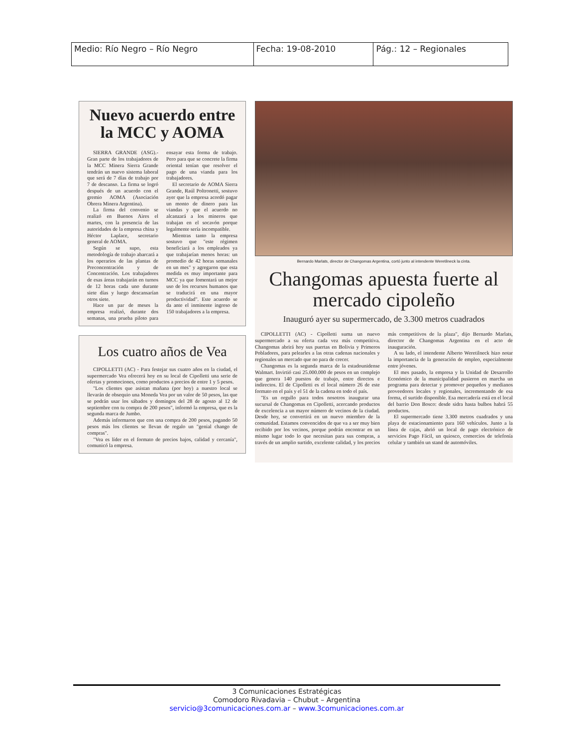| Medio: Río Negro – Río Negro | Fecha: 19-08-2010 | Pág.: 12 – Regionales |
Nuevo acuerdo entre la MCC y AOMA
SIERRA GRANDE (ASG).- Gran parte de los trabajadores de la MCC Minera Sierra Grande tendrán un nuevo sistema laboral que será de 7 días de trabajo por 7 de descanso. La firma se logró después de un acuerdo con el gremio AOMA (Asociación Obrera Minera Argentina).
La firma del convenio se realizó en Buenos Aires el martes, con la presencia de las autoridades de la empresa china y Héctor Laplace, secretario general de AOMA.
Según se supo, esta metodología de trabajo abarcará a los operarios de las plantas de Preconcentración y de Concentración. Los trabajadores de esas áreas trabajarán en turnos de 12 horas cada uno durante siete días y luego descansarían otros siete.
Hace un par de meses la empresa realizó, durante dos semanas, una prueba piloto para ensayar esta forma de trabajo. Pero para que se concrete la firma oriental tenían que resolver el pago de una vianda para los trabajadores.
El secretario de AOMA Sierra Grande, Raúl Poltronetti, sostuvo ayer que la empresa acordó pagar un monto de dinero para las viandas y que el acuerdo no alcanzará a los mineros que trabajan en el socavón porque legalmente sería incompatible.
Mientras tanto la empresa sostuvo que "este régimen beneficiará a los empleados ya que trabajarían menos horas: un promedio de 42 horas semanales en un mes" y agregaron que esta medida es muy importante para MCC ya que fomentará un mejor uso de los recursos humanos que se traducirá en una mayor productividad". Este acuerdo se da ante el inminente ingreso de 150 trabajadores a la empresa.
Los cuatro años de Vea
CIPOLLETTI (AC) - Para festejar sus cuatro años en la ciudad, el supermercado Vea ofrecerá hoy en su local de Cipolletti una serie de ofertas y promociones, como productos a precios de entre 1 y 5 pesos.
"Los clientes que asistan mañana (por hoy) a nuestro local se llevarán de obsequio una Moneda Vea por un valor de 50 pesos, las que se podrán usar los sábados y domingos del 28 de agosto al 12 de septiembre con tu compra de 200 pesos", informó la empresa, que es la segunda marca de Jumbo.
Además informaron que con una compra de 200 pesos, pagando 50 pesos más los clientes se llevan de regalo un "genial chango de compras".
"Vea es líder en el formato de precios bajos, calidad y cercanía", comunicó la empresa.
Bernardo Marlats, director de Changomas Argentina, cortó junto al intendente Weretilneck la cinta.
Changomas apuesta fuerte al mercado cipoleño
Inauguró ayer su supermercado, de 3.300 metros cuadrados
CIPOLLETTI (AC) - Cipolletti suma un nuevo supermercado a su oferta cada vez más competitiva. Changomas abrirá hoy sus puertas en Bolivia y Primeros Pobladores, para pelearles a las otras cadenas nacionales y regionales un mercado que no para de crecer.
Changomas es la segunda marca de la estadounidense Walmart. Invirtió casi 25.000.000 de pesos en un complejo que genera 140 puestos de trabajo, entre directos e indirectos. El de Cipolletti es el local número 26 de este formato en el país y el 51 de la cadena en todo el país.
"Es un orgullo para todos nosotros inaugurar una sucursal de Changomas en Cipolletti, acercando productos de excelencia a un mayor número de vecinos de la ciudad. Desde hoy, se convertirá en un nuevo miembro de la comunidad. Estamos convencidos de que va a ser muy bien recibido por los vecinos, porque podrán encontrar en un mismo lugar todo lo que necesitan para sus compras, a través de un amplio surtido, excelente calidad, y los precios más competitivos de la plaza", dijo Bernardo Marlats, director de Changomas Argentina en el acto de inauguración.
A su lado, el intendente Alberto Weretilneck hizo notar la importancia de la generación de empleo, especialmente entre jóvenes.
El mes pasado, la empresa y la Unidad de Desarrollo Económico de la municipalidad pusieron en marcha un programa para detectar y promover pequeños y medianos proveedores locales y regionales, incrementando de esa forma, el surtido disponible. Esa mercadería está en el local del barrio Don Bosco: desde sidra hasta bulbos habrá 55 productos.
El supermercado tiene 3.300 metros cuadrados y una playa de estacionamiento para 160 vehículos. Junto a la línea de cajas, abrió un local de pago electrónico de servicios Pago Fácil, un quiosco, comercios de telefonía celular y también un stand de automóviles.
3 Comunicaciones Estratégicas
Comodoro Rivadavia – Chubut – Argentina
servicio@3comunicaciones.com.ar – www.3comunicaciones.com.ar